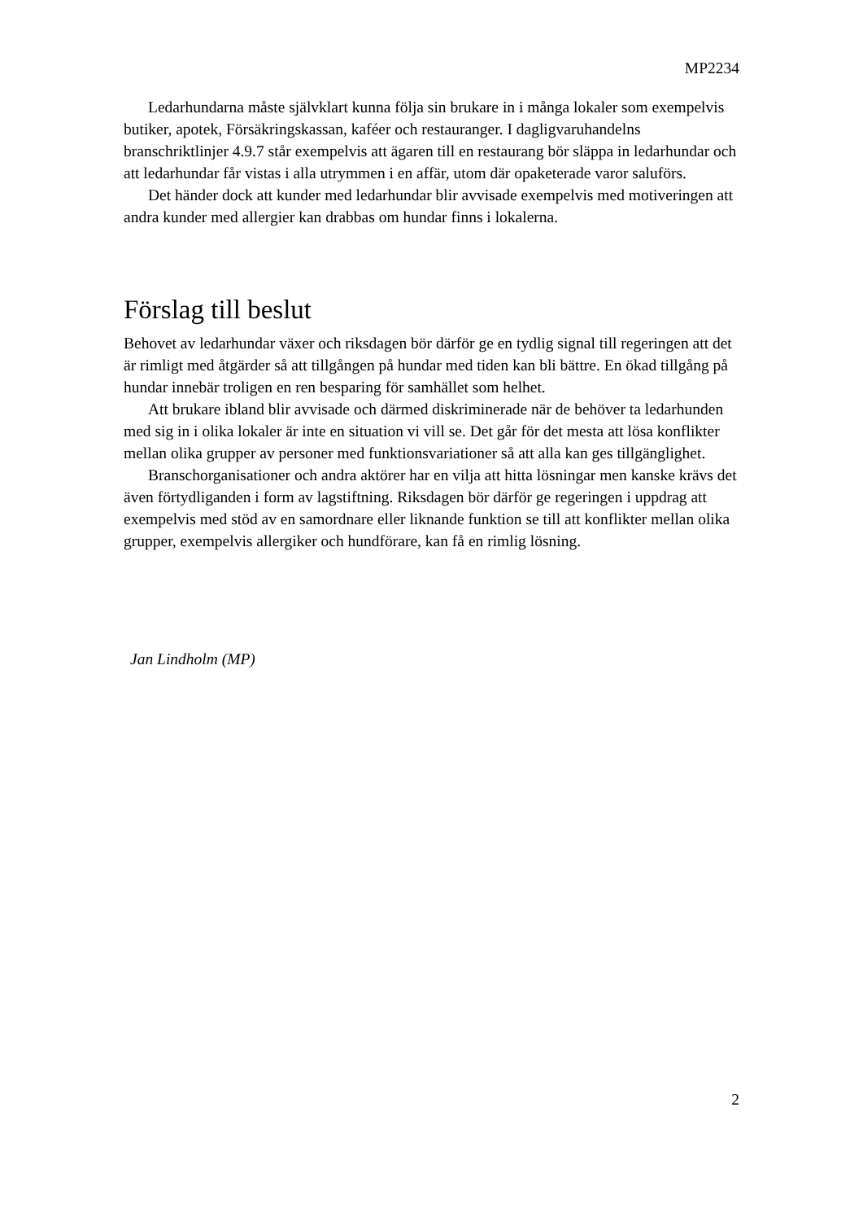MP2234
Ledarhundarna måste självklart kunna följa sin brukare in i många lokaler som exempelvis butiker, apotek, Försäkringskassan, kaféer och restauranger. I dagligvaruhandelns branschriktlinjer 4.9.7 står exempelvis att ägaren till en restaurang bör släppa in ledarhundar och att ledarhundar får vistas i alla utrymmen i en affär, utom där opaketerade varor saluförs.
Det händer dock att kunder med ledarhundar blir avvisade exempelvis med motiveringen att andra kunder med allergier kan drabbas om hundar finns i lokalerna.
Förslag till beslut
Behovet av ledarhundar växer och riksdagen bör därför ge en tydlig signal till regeringen att det är rimligt med åtgärder så att tillgången på hundar med tiden kan bli bättre. En ökad tillgång på hundar innebär troligen en ren besparing för samhället som helhet.
Att brukare ibland blir avvisade och därmed diskriminerade när de behöver ta ledarhunden med sig in i olika lokaler är inte en situation vi vill se. Det går för det mesta att lösa konflikter mellan olika grupper av personer med funktionsvariationer så att alla kan ges tillgänglighet.
Branschorganisationer och andra aktörer har en vilja att hitta lösningar men kanske krävs det även förtydliganden i form av lagstiftning. Riksdagen bör därför ge regeringen i uppdrag att exempelvis med stöd av en samordnare eller liknande funktion se till att konflikter mellan olika grupper, exempelvis allergiker och hundförare, kan få en rimlig lösning.
Jan Lindholm (MP)
2